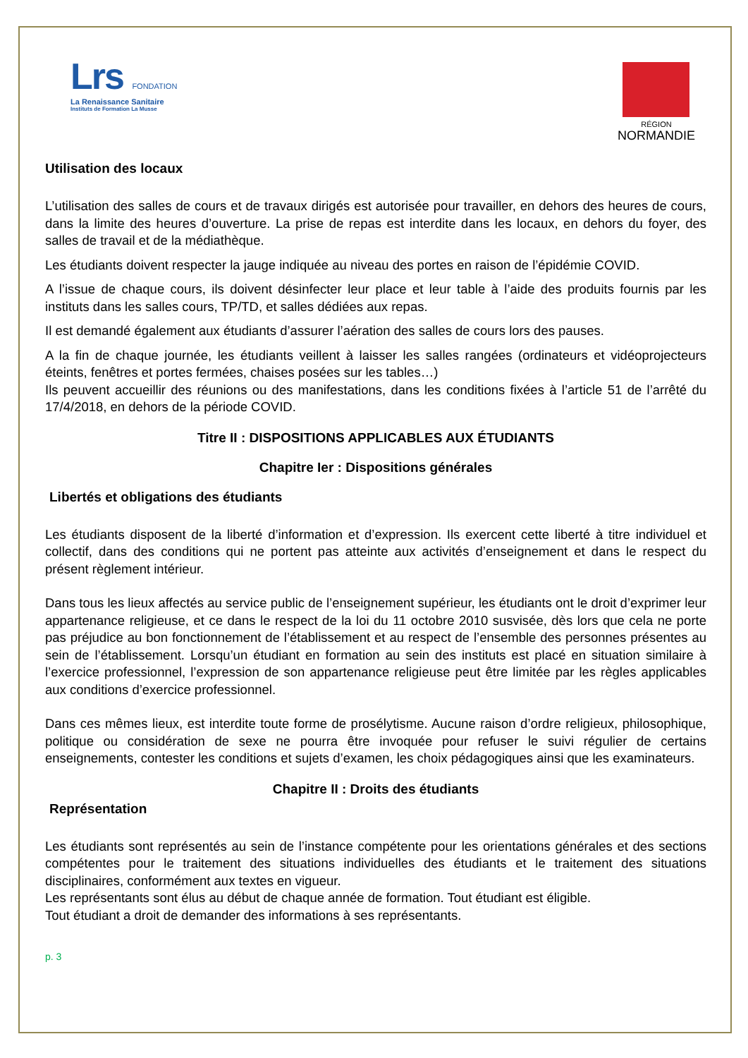Lrs FONDATION
La Renaissance Sanitaire
Instituts de Formation La Musse
RÉGION
NORMANDIE
Utilisation des locaux
L’utilisation des salles de cours et de travaux dirigés est autorisée pour travailler, en dehors des heures de cours, dans la limite des heures d’ouverture. La prise de repas est interdite dans les locaux, en dehors du foyer, des salles de travail et de la médiathèque.
Les étudiants doivent respecter la jauge indiquée au niveau des portes en raison de l’épidémie COVID.
A l’issue de chaque cours, ils doivent désinfecter leur place et leur table à l’aide des produits fournis par les instituts dans les salles cours, TP/TD, et salles dédiées aux repas.
Il est demandé également aux étudiants d’assurer l’aération des salles de cours lors des pauses.
A la fin de chaque journée, les étudiants veillent à laisser les salles rangées (ordinateurs et vidéoprojecteurs éteints, fenêtres et portes fermées, chaises posées sur les tables…)
Ils peuvent accueillir des réunions ou des manifestations, dans les conditions fixées à l’article 51 de l’arrêté du 17/4/2018, en dehors de la période COVID.
Titre II : DISPOSITIONS APPLICABLES AUX ÉTUDIANTS
Chapitre Ier : Dispositions générales
Libertés et obligations des étudiants
Les étudiants disposent de la liberté d’information et d’expression. Ils exercent cette liberté à titre individuel et collectif, dans des conditions qui ne portent pas atteinte aux activités d’enseignement et dans le respect du présent règlement intérieur.
Dans tous les lieux affectés au service public de l’enseignement supérieur, les étudiants ont le droit d’exprimer leur appartenance religieuse, et ce dans le respect de la loi du 11 octobre 2010 susvisée, dès lors que cela ne porte pas préjudice au bon fonctionnement de l’établissement et au respect de l’ensemble des personnes présentes au sein de l’établissement. Lorsqu’un étudiant en formation au sein des instituts est placé en situation similaire à l’exercice professionnel, l’expression de son appartenance religieuse peut être limitée par les règles applicables aux conditions d’exercice professionnel.
Dans ces mêmes lieux, est interdite toute forme de prosélytisme. Aucune raison d’ordre religieux, philosophique, politique ou considération de sexe ne pourra être invoquée pour refuser le suivi régulier de certains enseignements, contester les conditions et sujets d’examen, les choix pédagogiques ainsi que les examinateurs.
Chapitre II : Droits des étudiants
Représentation
Les étudiants sont représentés au sein de l’instance compétente pour les orientations générales et des sections compétentes pour le traitement des situations individuelles des étudiants et le traitement des situations disciplinaires, conformément aux textes en vigueur.
Les représentants sont élus au début de chaque année de formation. Tout étudiant est éligible.
Tout étudiant a droit de demander des informations à ses représentants.
p. 3